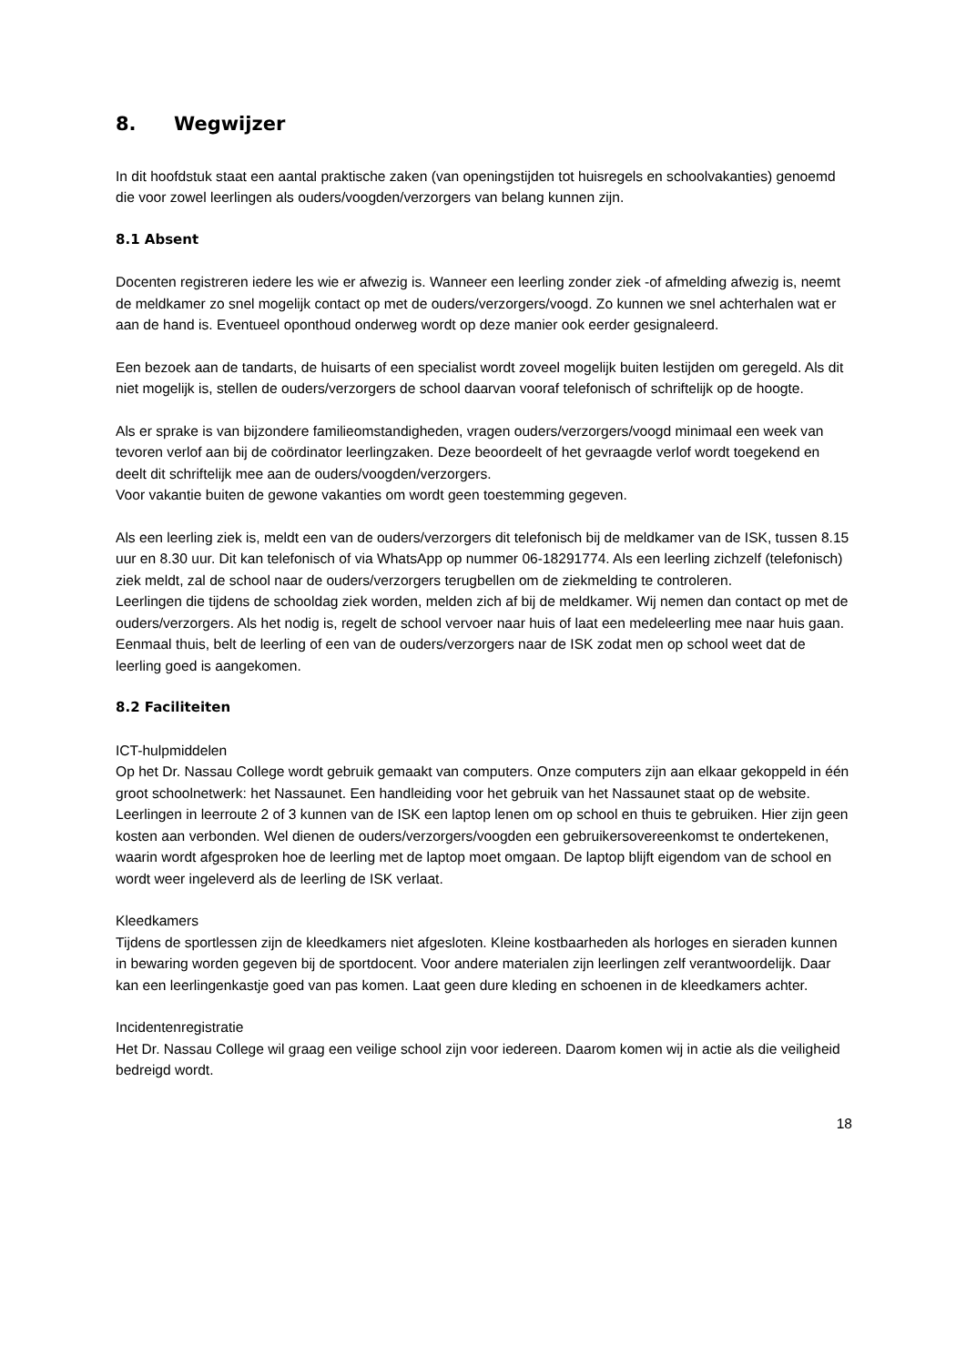8. Wegwijzer
In dit hoofdstuk staat een aantal praktische zaken (van openingstijden tot huisregels en schoolvakanties) genoemd die voor zowel leerlingen als ouders/voogden/verzorgers van belang kunnen zijn.
8.1 Absent
Docenten registreren iedere les wie er afwezig is. Wanneer een leerling zonder ziek -of afmelding afwezig is, neemt de meldkamer zo snel mogelijk contact op met de ouders/verzorgers/voogd. Zo kunnen we snel achterhalen wat er aan de hand is. Eventueel oponthoud onderweg wordt op deze manier ook eerder gesignaleerd.
Een bezoek aan de tandarts, de huisarts of een specialist wordt zoveel mogelijk buiten lestijden om geregeld. Als dit niet mogelijk is, stellen de ouders/verzorgers de school daarvan vooraf telefonisch of schriftelijk op de hoogte.
Als er sprake is van bijzondere familieomstandigheden, vragen ouders/verzorgers/voogd minimaal een week van tevoren verlof aan bij de coördinator leerlingzaken. Deze beoordeelt of het gevraagde verlof wordt toegekend en deelt dit schriftelijk mee aan de ouders/voogden/verzorgers.
Voor vakantie buiten de gewone vakanties om wordt geen toestemming gegeven.
Als een leerling ziek is, meldt een van de ouders/verzorgers dit telefonisch bij de meldkamer van de ISK, tussen 8.15 uur en 8.30 uur. Dit kan telefonisch of via WhatsApp op nummer 06-18291774. Als een leerling zichzelf (telefonisch) ziek meldt, zal de school naar de ouders/verzorgers terugbellen om de ziekmelding te controleren.
Leerlingen die tijdens de schooldag ziek worden, melden zich af bij de meldkamer. Wij nemen dan contact op met de ouders/verzorgers. Als het nodig is, regelt de school vervoer naar huis of laat een medeleerling mee naar huis gaan. Eenmaal thuis, belt de leerling of een van de ouders/verzorgers naar de ISK zodat men op school weet dat de leerling goed is aangekomen.
8.2 Faciliteiten
ICT-hulpmiddelen
Op het Dr. Nassau College wordt gebruik gemaakt van computers. Onze computers zijn aan elkaar gekoppeld in één groot schoolnetwerk: het Nassaunet. Een handleiding voor het gebruik van het Nassaunet staat op de website.
Leerlingen in leerroute 2 of 3 kunnen van de ISK een laptop lenen om op school en thuis te gebruiken. Hier zijn geen kosten aan verbonden. Wel dienen de ouders/verzorgers/voogden een gebruikersovereenkomst te ondertekenen, waarin wordt afgesproken hoe de leerling met de laptop moet omgaan. De laptop blijft eigendom van de school en wordt weer ingeleverd als de leerling de ISK verlaat.
Kleedkamers
Tijdens de sportlessen zijn de kleedkamers niet afgesloten. Kleine kostbaarheden als horloges en sieraden kunnen in bewaring worden gegeven bij de sportdocent. Voor andere materialen zijn leerlingen zelf verantwoordelijk. Daar kan een leerlingenkastje goed van pas komen. Laat geen dure kleding en schoenen in de kleedkamers achter.
Incidentenregistratie
Het Dr. Nassau College wil graag een veilige school zijn voor iedereen. Daarom komen wij in actie als die veiligheid bedreigd wordt.
18